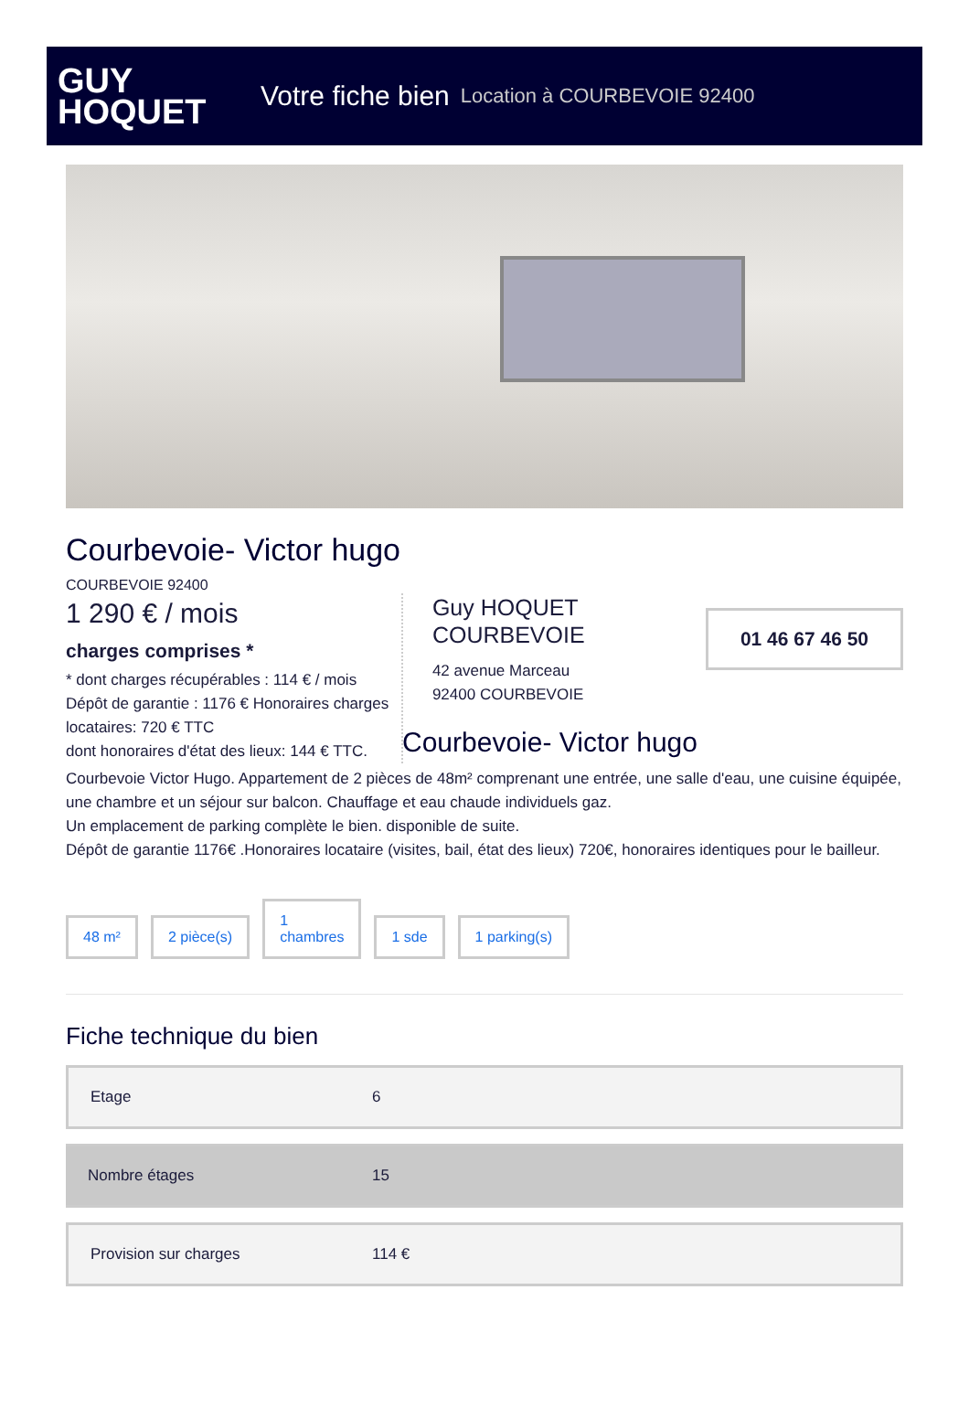GUY
HOQUET
Votre fiche bien Location à COURBEVOIE 92400
Courbevoie- Victor hugo
COURBEVOIE 92400
1 290 € / mois
charges comprises *
* dont charges récupérables : 114 € / mois
Dépôt de garantie : 1176 € Honoraires charges locataires: 720 € TTC
dont honoraires d'état des lieux: 144 € TTC.
Guy HOQUET COURBEVOIE
42 avenue Marceau
92400 COURBEVOIE
01 46 67 46 50
Courbevoie- Victor hugo
Courbevoie Victor Hugo. Appartement de 2 pièces de 48m² comprenant une entrée, une salle d'eau, une cuisine équipée, une chambre et un séjour sur balcon. Chauffage et eau chaude individuels gaz.
Un emplacement de parking complète le bien. disponible de suite.
Dépôt de garantie 1176€ .Honoraires locataire (visites, bail, état des lieux) 720€, honoraires identiques pour le bailleur.
48 m² 2 pièce(s) 1
chambres 1 sde 1 parking(s)
Fiche technique du bien
| Etage | 6 |
| Nombre étages | 15 |
| Provision sur charges | 114 € |